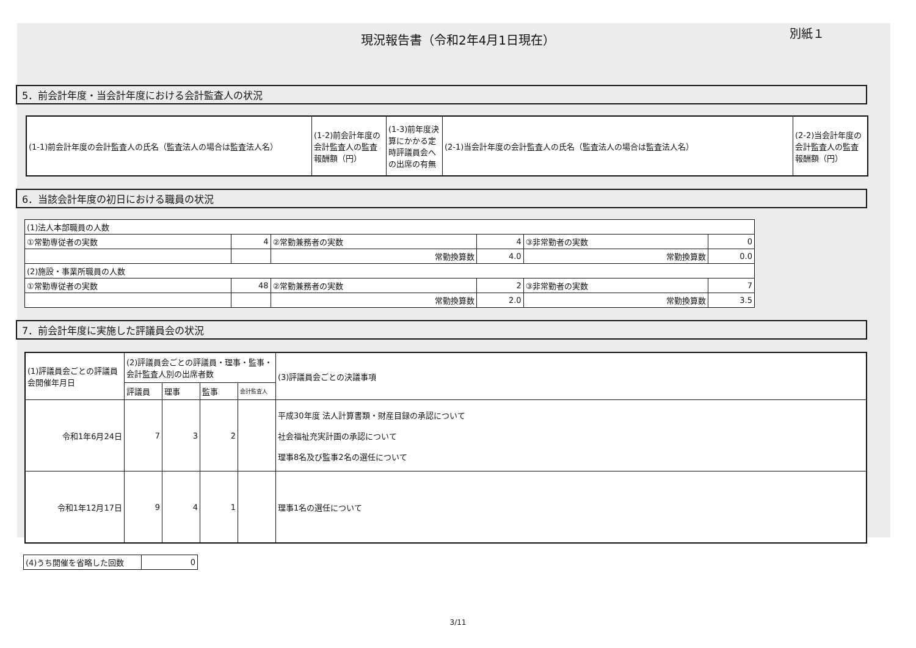現況報告書（令和2年4月1日現在） 別紙１
5．前会計年度・当会計年度における会計監査人の状況
| (1-1)前会計年度の会計監査人の氏名（監査法人の場合は監査法人名） | (1-2)前会計年度の会計監査人の監査報酬額（円） | (1-3)前年度決算にかかる定時評議員会への出席の有無 | (2-1)当会計年度の会計監査人の氏名（監査法人の場合は監査法人名） | (2-2)当会計年度の会計監査人の監査報酬額（円） |
6．当該会計年度の初日における職員の状況
| (1)法人本部職員の人数 | | | | | |
| ①常勤専従者の実数 | 4 | ②常勤兼務者の実数 | 4 | ③非常勤者の実数 | 0 |
| | | 常勤換算数 | 4.0 | 常勤換算数 | 0.0 |
| (2)施設・事業所職員の人数 | | | | | |
| ①常勤専従者の実数 | 48 | ②常勤兼務者の実数 | 2 | ③非常勤者の実数 | 7 |
| | | 常勤換算数 | 2.0 | 常勤換算数 | 3.5 |
7．前会計年度に実施した評議員会の状況
| (1)評議員会ごとの評議員会開催年月日 | (2)評議員会ごとの評議員・理事・監事・会計監査人別の出席者数 | | | | (3)評議員会ごとの決議事項 |
| --- | --- | --- | --- | --- | --- |
| | 評議員 | 理事 | 監事 | 会計監査人 | |
| 令和1年6月24日 | 7 | 3 | 2 | | 平成30年度 法人計算書類・財産目録の承認について 社会福祉充実計画の承認について 理事8名及び監事2名の選任について |
| 令和1年12月17日 | 9 | 4 | 1 | | 理事1名の選任について |
| (4)うち開催を省略した回数 | 0 |
3/11